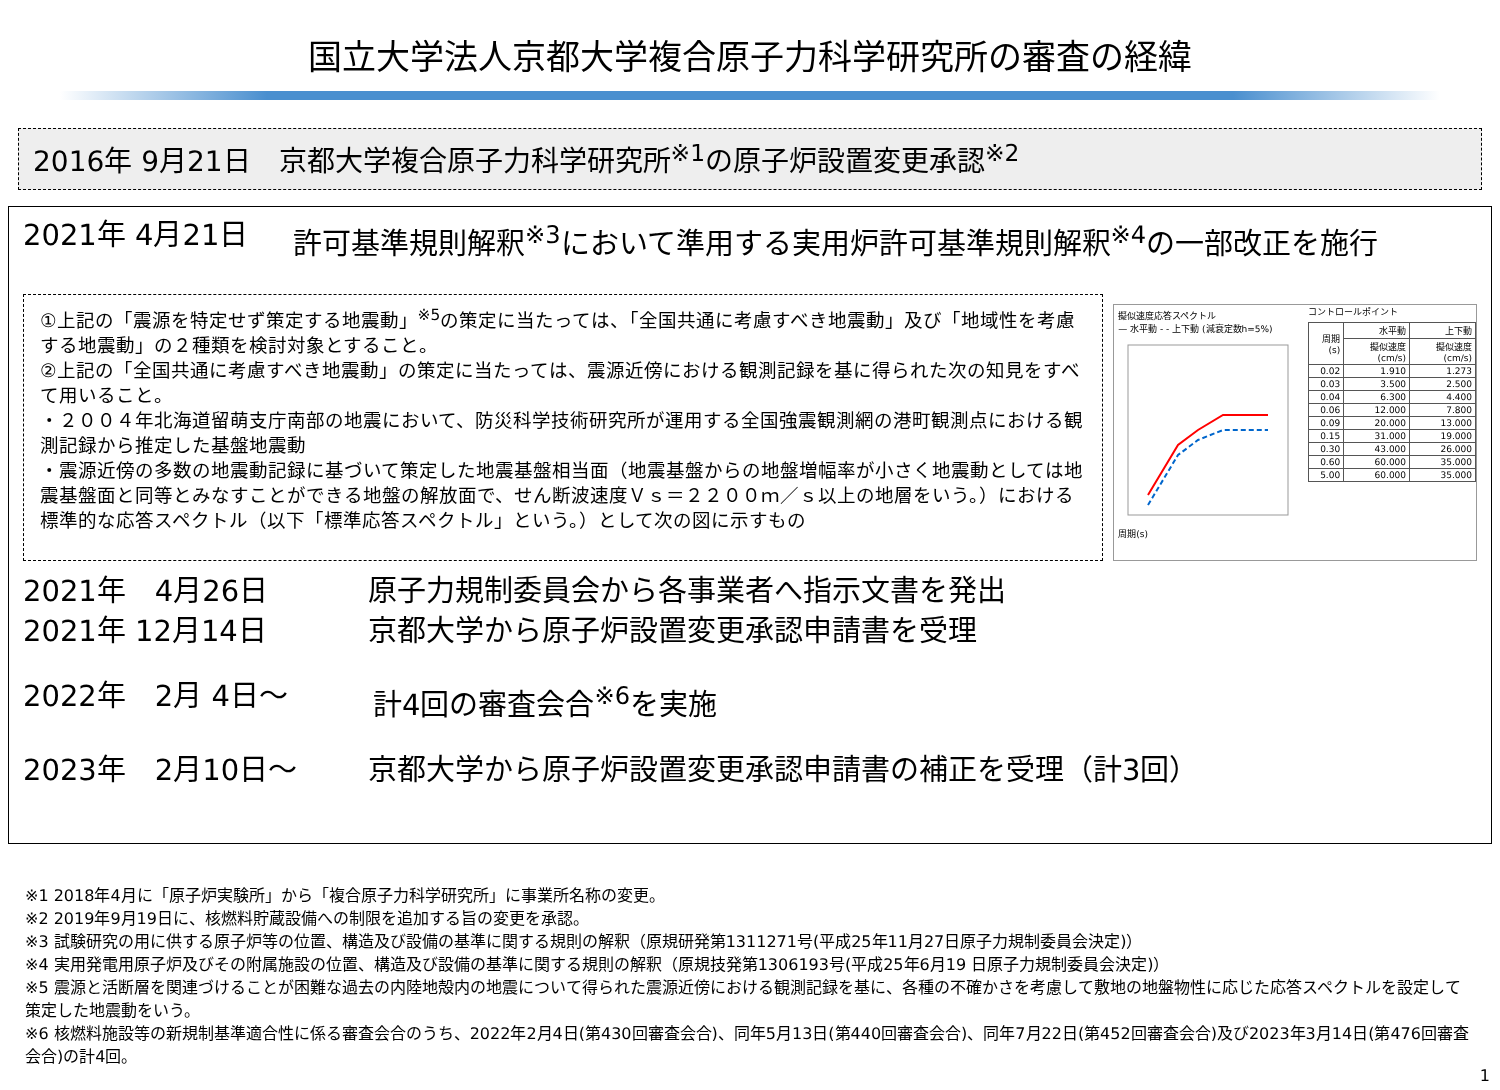国立大学法人京都大学複合原子力科学研究所の審査の経緯
2016年 9月21日　京都大学複合原子力科学研究所<sup>※1</sup>の原子炉設置変更承認<sup>※2</sup>
2021年 4月21日 許可基準規則解釈<sup>※3</sup>において準用する実用炉許可基準規則解釈<sup>※4</sup>の一部改正を施行
①上記の「震源を特定せず策定する地震動」<sup>※5</sup>の策定に当たっては、「全国共通に考慮すべき地震動」及び「地域性を考慮する地震動」の２種類を検討対象とすること。
②上記の「全国共通に考慮すべき地震動」の策定に当たっては、震源近傍における観測記録を基に得られた次の知見をすべて用いること。
・２００４年北海道留萌支庁南部の地震において、防災科学技術研究所が運用する全国強震観測網の港町観測点における観測記録から推定した基盤地震動
・震源近傍の多数の地震動記録に基づいて策定した地震基盤相当面（地震基盤からの地盤増幅率が小さく地震動としては地震基盤面と同等とみなすことができる地盤の解放面で、せん断波速度Ｖｓ＝２２００ｍ／ｓ以上の地層をいう。）における標準的な応答スペクトル（以下「標準応答スペクトル」という。）として次の図に示すもの
擬似速度応答スペクトル
— 水平動 - - 上下動 (減衰定数h=5%)
周期(s)
コントロールポイント
| 周期(s) | 水平動 | 上下動 |
| --- | --- | --- |
| | 擬似速度(cm/s) | 擬似速度(cm/s) |
| 0.02 | 1.910 | 1.273 |
| 0.03 | 3.500 | 2.500 |
| 0.04 | 6.300 | 4.400 |
| 0.06 | 12.000 | 7.800 |
| 0.09 | 20.000 | 13.000 |
| 0.15 | 31.000 | 19.000 |
| 0.30 | 43.000 | 26.000 |
| 0.60 | 60.000 | 35.000 |
| 5.00 | 60.000 | 35.000 |
2021年　4月26日 原子力規制委員会から各事業者へ指示文書を発出
2021年 12月14日 京都大学から原子炉設置変更承認申請書を受理
2022年　2月 4日～ 計4回の審査会合<sup>※6</sup>を実施
2023年　2月10日～ 京都大学から原子炉設置変更承認申請書の補正を受理（計3回）
※1 2018年4月に「原子炉実験所」から「複合原子力科学研究所」に事業所名称の変更。
※2 2019年9月19日に、核燃料貯蔵設備への制限を追加する旨の変更を承認。
※3 試験研究の用に供する原子炉等の位置、構造及び設備の基準に関する規則の解釈（原規研発第1311271号(平成25年11月27日原子力規制委員会決定)）
※4 実用発電用原子炉及びその附属施設の位置、構造及び設備の基準に関する規則の解釈（原規技発第1306193号(平成25年6月19 日原子力規制委員会決定)）
※5 震源と活断層を関連づけることが困難な過去の内陸地殻内の地震について得られた震源近傍における観測記録を基に、各種の不確かさを考慮して敷地の地盤物性に応じた応答スペクトルを設定して策定した地震動をいう。
※6 核燃料施設等の新規制基準適合性に係る審査会合のうち、2022年2月4日(第430回審査会合)、同年5月13日(第440回審査会合)、同年7月22日(第452回審査会合)及び2023年3月14日(第476回審査会合)の計4回。
1